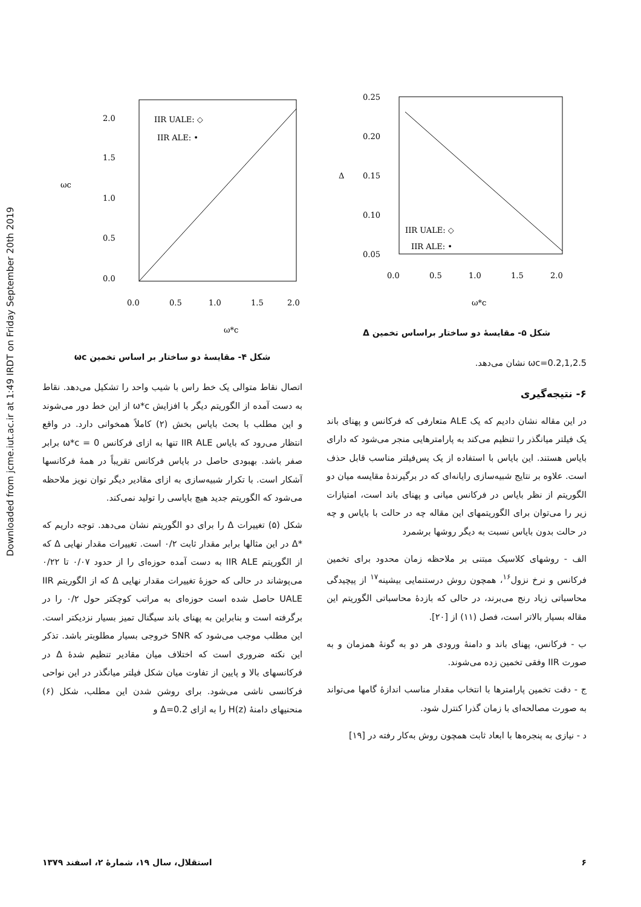Downloaded from jcme.iut.ac.ir at 1:49 IRDT on Friday September 20th 2019
2.0
1.5
1.0
0.5
0.0
0.0
0.5
1.0
1.5
2.0
ωc
ω*c
IIR UALE: ◇
IIR ALE: •
شکل ۴- مقایسهٔ دو ساختار بر اساس تخمین ωc
اتصال نقاط متوالی یک خط راس با شیب واحد را تشکیل می‌دهد. نقاط به دست آمده از الگوریتم دیگر با افزایش ω*c از این خط دور می‌شوند و این مطلب با بحث بایاس بخش (۲) کاملاً همخوانی دارد. در واقع انتظار می‌رود که بایاس IIR ALE تنها به ازای فرکانس ω*c = 0 برابر صفر باشد. بهبودی حاصل در بایاس فرکانس تقریباً در همهٔ فرکانسها آشکار است. با تکرار شبیه‌سازی به ازای مقادیر دیگر توان نویز ملاحظه می‌شود که الگوریتم جدید هیچ بایاسی را تولید نمی‌کند.
شکل (۵) تغییرات Δ را برای دو الگوریتم نشان می‌دهد. توجه داریم که *Δ در این مثالها برابر مقدار ثابت ۰/۲ است. تغییرات مقدار نهایی Δ که از الگوریتم IIR ALE به دست آمده حوزه‌ای را از حدود ۰/۰۷ تا ۰/۲۲ می‌پوشاند در حالی که حوزهٔ تغییرات مقدار نهایی Δ که از الگوریتم IIR UALE حاصل شده است حوزه‌ای به مراتب کوچکتر حول ۰/۲ را در برگرفته است و بنابراین به پهنای باند سیگنال تمیز بسیار نزدیکتر است. این مطلب موجب می‌شود که SNR خروجی بسیار مطلوبتر باشد. تذکر این نکته ضروری است که اختلاف میان مقادیر تنظیم شدهٔ Δ در فرکانسهای بالا و پایین از تفاوت میان شکل فیلتر میانگذر در این نواحی فرکانسی ناشی می‌شود. برای روشن شدن این مطلب، شکل (۶) منحنیهای دامنهٔ H(z) را به ازای Δ=0.2 و
0.25
0.20
0.15
0.10
0.05
0.0
0.5
1.0
1.5
2.0
Δ
ω*c
IIR UALE: ◇
IIR ALE: •
شکل ۵- مقایسهٔ دو ساختار براساس تخمین Δ
ωc=0.2,1,2.5 نشان می‌دهد.
۶- نتیجه‌گیری
در این مقاله نشان دادیم که یک ALE متعارفی که فرکانس و پهنای باند یک فیلتر میانگذر را تنظیم می‌کند به پارامترهایی منجر می‌شود که دارای بایاس هستند. این بایاس با استفاده از یک پس‌فیلتر مناسب قابل حذف است. علاوه بر نتایج شبیه‌سازی رایانه‌ای که در برگیرندهٔ مقایسه میان دو الگوریتم از نظر بایاس در فرکانس میانی و پهنای باند است، امتیازات زیر را می‌توان برای الگوریتمهای این مقاله چه در حالت با بایاس و چه در حالت بدون بایاس نسبت به دیگر روشها برشمرد
الف - روشهای کلاسیک مبتنی بر ملاحظه زمان محدود برای تخمین فرکانس و نرخ نزول<sup>۱۶</sup>، همچون روش درستنمایی بیشینه<sup>۱۷</sup> از پیچیدگی محاسباتی زیاد رنج می‌برند، در حالی که بازدهٔ محاسباتی الگوریتم این مقاله بسیار بالاتر است، فصل (۱۱) از [۲۰].
ب - فرکانس، پهنای باند و دامنهٔ ورودی هر دو به گونهٔ همزمان و به صورت IIR وفقی تخمین زده می‌شوند.
ج - دقت تخمین پارامترها با انتخاب مقدار مناسب اندازهٔ گامها می‌تواند به صورت مصالحه‌ای با زمان گذرا کنترل شود.
د - نیازی به پنجره‌ها با ابعاد ثابت همچون روش به‌کار رفته در [۱۹]
۶ استقلال، سال ۱۹، شمارهٔ ۲، اسفند ۱۳۷۹